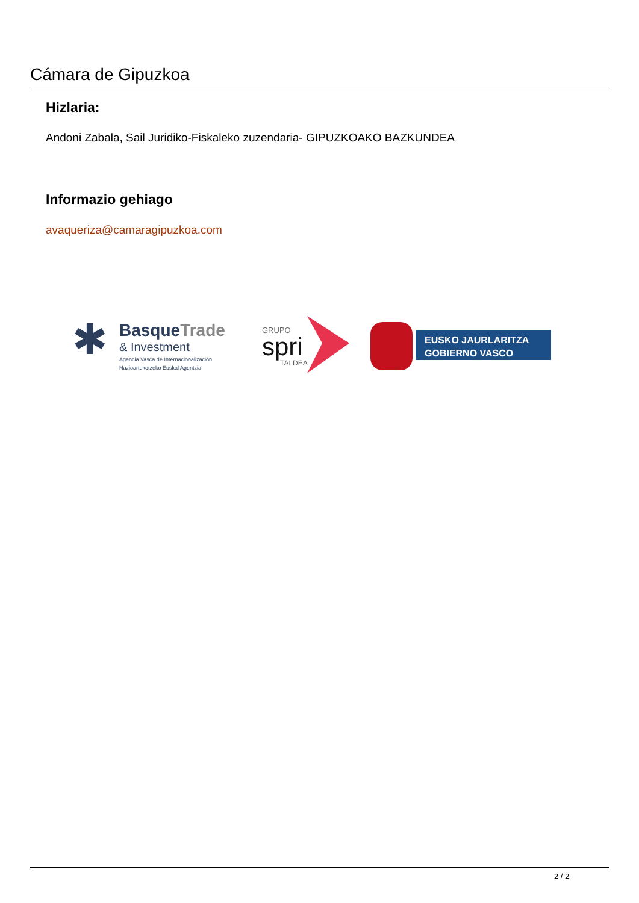Cámara de Gipuzkoa
Hizlaria:
Andoni Zabala, Sail Juridiko-Fiskaleko zuzendaria- GIPUZKOAKO BAZKUNDEA
Informazio gehiago
avaqueriza@camaragipuzkoa.com
✱
BasqueTrade
& Investment
Agencia Vasca de Internacionalización
Nazioartekotzeko Euskal Agentzia
GRUPO
spri
TALDEA
EUSKO JAURLARITZA
GOBIERNO VASCO
2 / 2